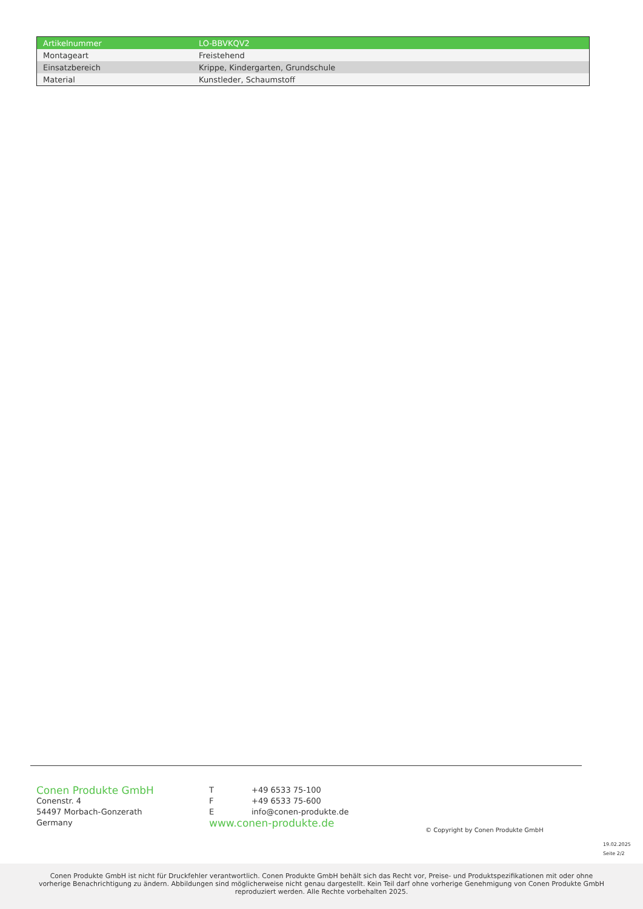| Artikelnummer | LO-BBVKQV2 |
| Montageart | Freistehend |
| Einsatzbereich | Krippe, Kindergarten, Grundschule |
| Material | Kunstleder, Schaumstoff |
Conen Produkte GmbH
Conenstr. 4
54497 Morbach-Gonzerath
Germany
| T | +49 6533 75-100 |
| F | +49 6533 75-600 |
| E | info@conen-produkte.de |
www.conen-produkte.de
© Copyright by Conen Produkte GmbH
19.02.2025
Seite 2/2
Conen Produkte GmbH ist nicht für Druckfehler verantwortlich. Conen Produkte GmbH behält sich das Recht vor, Preise- und Produktspezifikationen mit oder ohne vorherige Benachrichtigung zu ändern. Abbildungen sind möglicherweise nicht genau dargestellt. Kein Teil darf ohne vorherige Genehmigung von Conen Produkte GmbH reproduziert werden. Alle Rechte vorbehalten 2025.